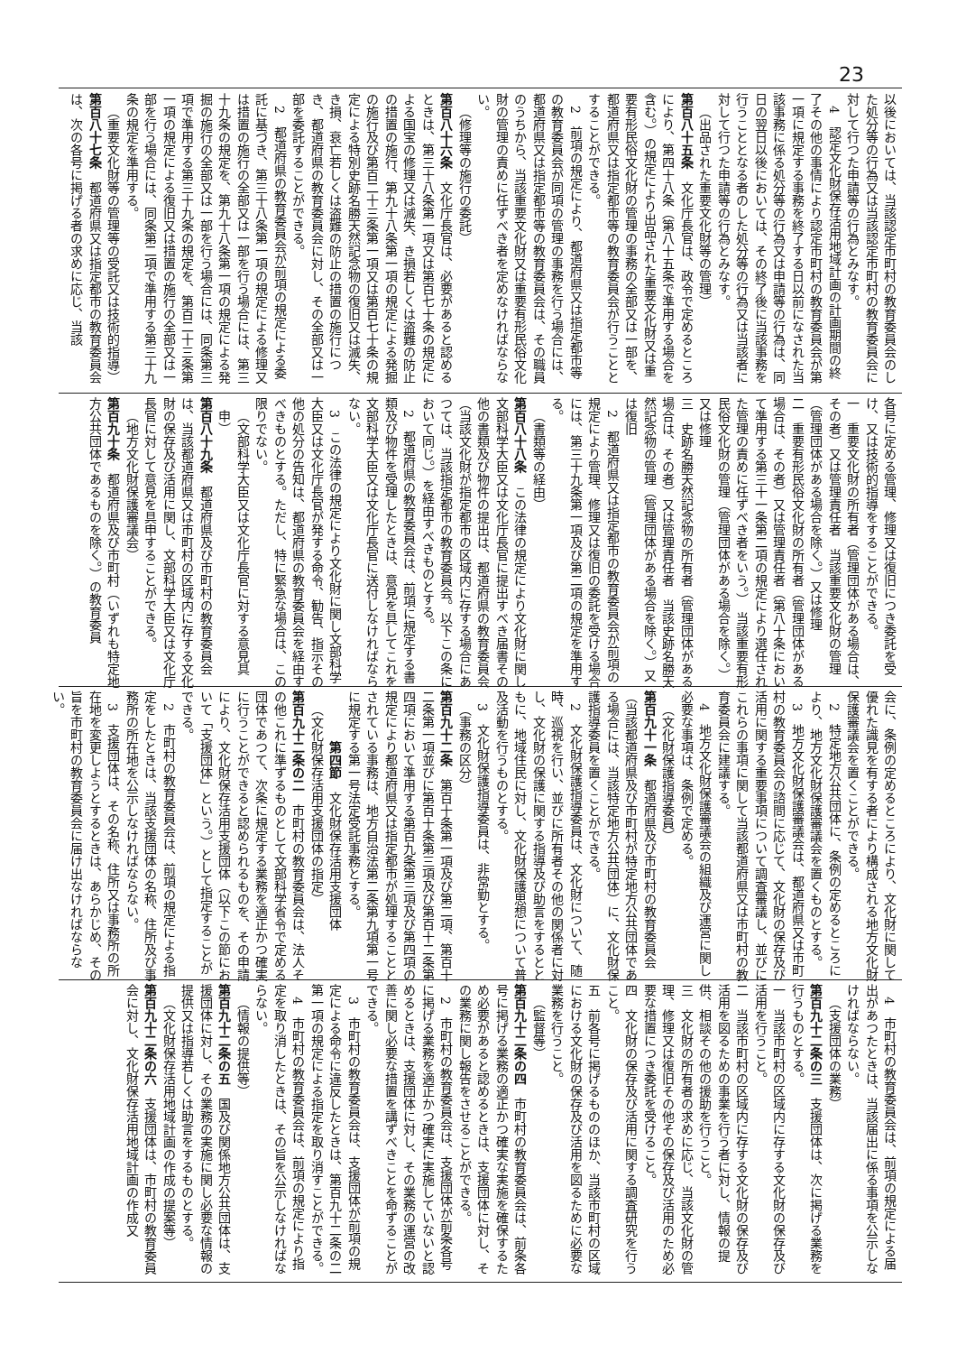23
以後においては、当該認定市町村の教育委員会のした処分等の行為又は当該認定市町村の教育委員会に対して行つた申請等の行為とみなす。
4　認定文化財保存活用地域計画の計画期間の終了その他の事情により認定市町村の教育委員会が第一項に規定する事務を終了する日以前になされた当該事務に係る処分等の行為又は申請等の行為は、同日の翌日以後においては、その終了後に当該事務を行うこととなる者のした処分等の行為又は当該者に対して行つた申請等の行為とみなす。
（出品された重要文化財等の管理）
第百八十五条　文化庁長官は、政令で定めるところにより、第四十八条（第八十五条で準用する場合を含む。）の規定により出品された重要文化財又は重要有形民俗文化財の管理の事務の全部又は一部を、都道府県又は指定都市等の教育委員会が行うこととすることができる。
2　前項の規定により、都道府県又は指定都市等の教育委員会が同項の管理の事務を行う場合には、都道府県又は指定都市等の教育委員会は、その職員のうちから、当該重要文化財又は重要有形民俗文化財の管理の責めに任ずべき者を定めなければならない。
（修理等の施行の委託）
第百八十六条　文化庁長官は、必要があると認めるときは、第三十八条第一項又は第百七十条の規定による国宝の修理又は滅失、き損若しくは盗難の防止の措置の施行、第九十八条第一項の規定による発掘の施行及び第百二十三条第一項又は第百七十条の規定による特別史跡名勝天然記念物の復旧又は滅失、き損、衰亡若しくは盗難の防止の措置の施行につき、都道府県の教育委員会に対し、その全部又は一部を委託することができる。
2　都道府県の教育委員会が前項の規定による委託に基づき、第三十八条第一項の規定による修理又は措置の施行の全部又は一部を行う場合には、第三十九条の規定を、第九十八条第一項の規定による発掘の施行の全部又は一部を行う場合には、同条第三項で準用する第三十九条の規定を、第百二十三条第一項の規定による復旧又は措置の施行の全部又は一部を行う場合には、同条第二項で準用する第三十九条の規定を準用する。
（重要文化財等の管理等の受託又は技術的指導）
第百八十七条　都道府県又は指定都市の教育委員会は、次の各号に掲げる者の求めに応じ、当該
各号に定める管理、修理又は復旧につき委託を受け、又は技術的指導をすることができる。
一　重要文化財の所有者（管理団体がある場合は、その者）又は管理責任者　当該重要文化財の管理（管理団体がある場合を除く。）又は修理
二　重要有形民俗文化財の所有者（管理団体がある場合は、その者）又は管理責任者（第八十条において準用する第三十一条第二項の規定により選任された管理の責めに任ずべき者をいう。）　当該重要有形民俗文化財の管理（管理団体がある場合を除く。）又は修理
三　史跡名勝天然記念物の所有者（管理団体がある場合は、その者）又は管理責任者　当該史跡名勝天然記念物の管理（管理団体がある場合を除く。）又は復旧
2　都道府県又は指定都市の教育委員会が前項の規定により管理、修理又は復旧の委託を受ける場合には、第三十九条第一項及び第二項の規定を準用する。
（書類等の経由）
第百八十八条　この法律の規定により文化財に関し文部科学大臣又は文化庁長官に提出すべき届書その他の書類及び物件の提出は、都道府県の教育委員会（当該文化財が指定都市の区域内に存する場合にあつては、当該指定都市の教育委員会。以下この条において同じ。）を経由すべきものとする。
2　都道府県の教育委員会は、前項に規定する書類及び物件を受理したときは、意見を具してこれを文部科学大臣又は文化庁長官に送付しなければならない。
3　この法律の規定により文化財に関し文部科学大臣又は文化庁長官が発する命令、勧告、指示その他の処分の告知は、都道府県の教育委員会を経由すべきものとする。ただし、特に緊急な場合は、この限りでない。
（文部科学大臣又は文化庁長官に対する意見具申）
第百八十九条　都道府県及び市町村の教育委員会は、当該都道府県又は市町村の区域内に存する文化財の保存及び活用に関し、文部科学大臣又は文化庁長官に対して意見を具申することができる。
（地方文化財保護審議会）
第百九十条　都道府県及び市町村（いずれも特定地方公共団体であるものを除く。）の教育委員
会に、条例の定めるところにより、文化財に関して優れた識見を有する者により構成される地方文化財保護審議会を置くことができる。
2　特定地方公共団体に、条例の定めるところにより、地方文化財保護審議会を置くものとする。
3　地方文化財保護審議会は、都道府県又は市町村の教育委員会の諮問に応じて、文化財の保存及び活用に関する重要事項について調査審議し、並びにこれらの事項に関して当該都道府県又は市町村の教育委員会に建議する。
4　地方文化財保護審議会の組織及び運営に関し必要な事項は、条例で定める。
（文化財保護指導委員）
第百九十一条　都道府県及び市町村の教育委員会（当該都道府県及び市町村が特定地方公共団体である場合には、当該特定地方公共団体）に、文化財保護指導委員を置くことができる。
2　文化財保護指導委員は、文化財について、随時、巡視を行い、並びに所有者その他の関係者に対し、文化財の保護に関する指導及び助言をするとともに、地域住民に対し、文化財保護思想について普及活動を行うものとする。
3　文化財保護指導委員は、非常勤とする。
（事務の区分）
第百九十二条　第百十条第一項及び第二項、第百十二条第一項並びに第百十条第三項及び第百十二条第四項において準用する第百九条第三項及び第四項の規定により都道府県又は指定都市が処理することとされている事務は、地方自治法第二条第九項第一号に規定する第一号法定受託事務とする。
第四節　文化財保存活用支援団体
（文化財保存活用支援団体の指定）
第百九十二条の二　市町村の教育委員会は、法人その他これに準ずるものとして文部科学省令で定める団体であつて、次条に規定する業務を適正かつ確実に行うことができると認められるものを、その申請により、文化財保存活用支援団体（以下この節において「支援団体」という。）として指定することができる。
2　市町村の教育委員会は、前項の規定による指定をしたときは、当該支援団体の名称、住所及び事務所の所在地を公示しなければならない。
3　支援団体は、その名称、住所又は事務所の所在地を変更しようとするときは、あらかじめ、その旨を市町村の教育委員会に届け出なければならない。
4　市町村の教育委員会は、前項の規定による届出があつたときは、当該届出に係る事項を公示しなければならない。
（支援団体の業務）
第百九十二条の三　支援団体は、次に掲げる業務を行うものとする。
一　当該市町村の区域内に存する文化財の保存及び活用を行うこと。
二　当該市町村の区域内に存する文化財の保存及び活用を図るための事業を行う者に対し、情報の提供、相談その他の援助を行うこと。
三　文化財の所有者の求めに応じ、当該文化財の管理、修理又は復旧その他その保存及び活用のため必要な措置につき委託を受けること。
四　文化財の保存及び活用に関する調査研究を行うこと。
五　前各号に掲げるもののほか、当該市町村の区域における文化財の保存及び活用を図るために必要な業務を行うこと。
（監督等）
第百九十二条の四　市町村の教育委員会は、前条各号に掲げる業務の適正かつ確実な実施を確保するため必要があると認めるときは、支援団体に対し、その業務に関し報告をさせることができる。
2　市町村の教育委員会は、支援団体が前条各号に掲げる業務を適正かつ確実に実施していないと認めるときは、支援団体に対し、その業務の運営の改善に関し必要な措置を講ずべきことを命ずることができる。
3　市町村の教育委員会は、支援団体が前項の規定による命令に違反したときは、第百九十二条の二第一項の規定による指定を取り消すことができる。
4　市町村の教育委員会は、前項の規定により指定を取り消したときは、その旨を公示しなければならない。
（情報の提供等）
第百九十二条の五　国及び関係地方公共団体は、支援団体に対し、その業務の実施に関し必要な情報の提供又は指導若しくは助言をするものとする。
（文化財保存活用地域計画の作成の提案等）
第百九十二条の六　支援団体は、市町村の教育委員会に対し、文化財保存活用地域計画の作成又